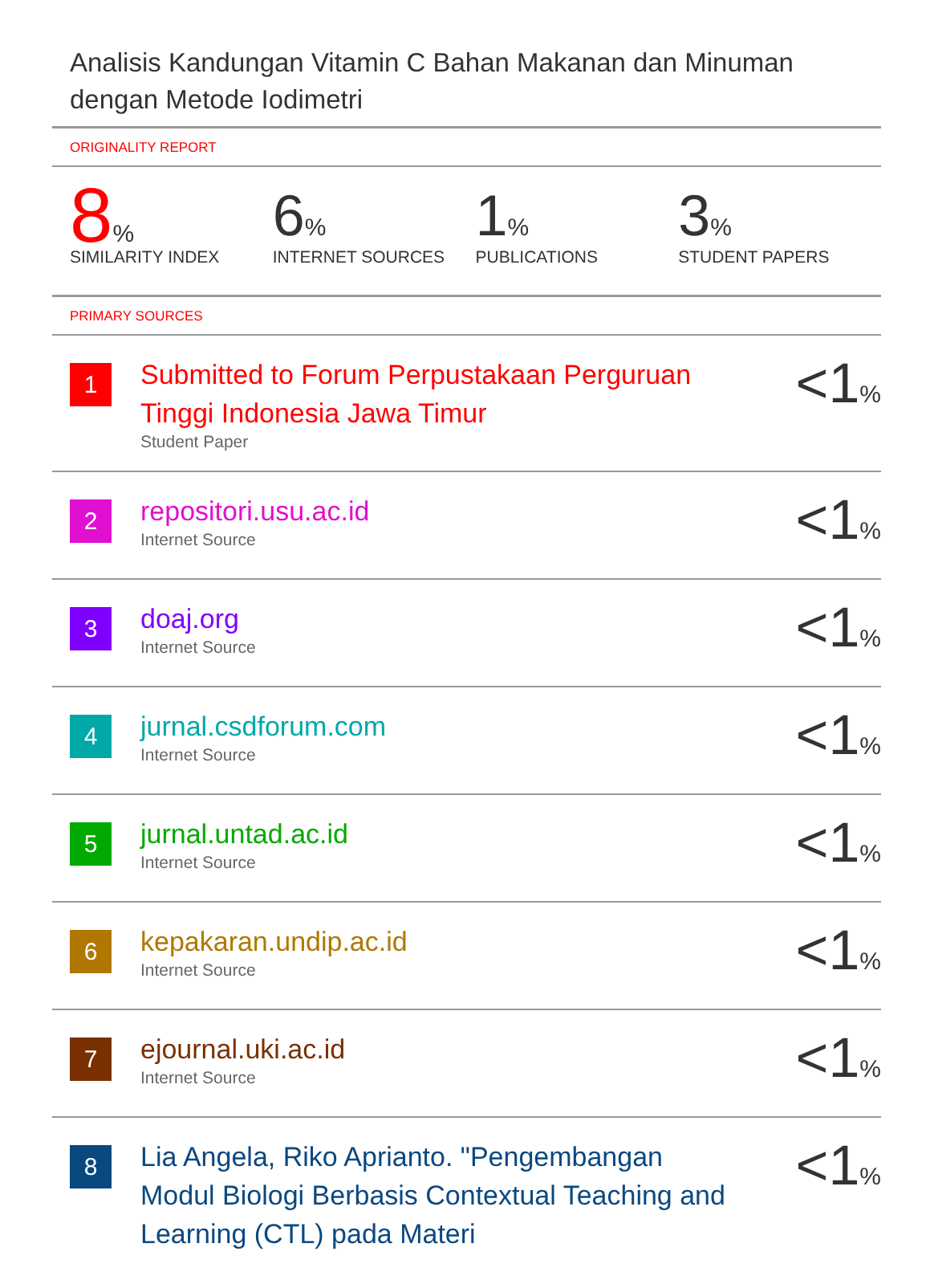Analisis Kandungan Vitamin C Bahan Makanan dan Minuman dengan Metode Iodimetri
ORIGINALITY REPORT
8%
SIMILARITY INDEX
6%
INTERNET SOURCES
1%
PUBLICATIONS
3%
STUDENT PAPERS
PRIMARY SOURCES
| 1 | Submitted to Forum Perpustakaan Perguruan Tinggi Indonesia Jawa Timur Student Paper | <1 % |
| 2 | repositori.usu.ac.id Internet Source | <1 % |
| 3 | doaj.org Internet Source | <1 % |
| 4 | jurnal.csdforum.com Internet Source | <1 % |
| 5 | jurnal.untad.ac.id Internet Source | <1 % |
| 6 | kepakaran.undip.ac.id Internet Source | <1 % |
| 7 | ejournal.uki.ac.id Internet Source | <1 % |
| 8 | Lia Angela, Riko Aprianto. "Pengembangan Modul Biologi Berbasis Contextual Teaching and Learning (CTL) pada Materi | <1 % |